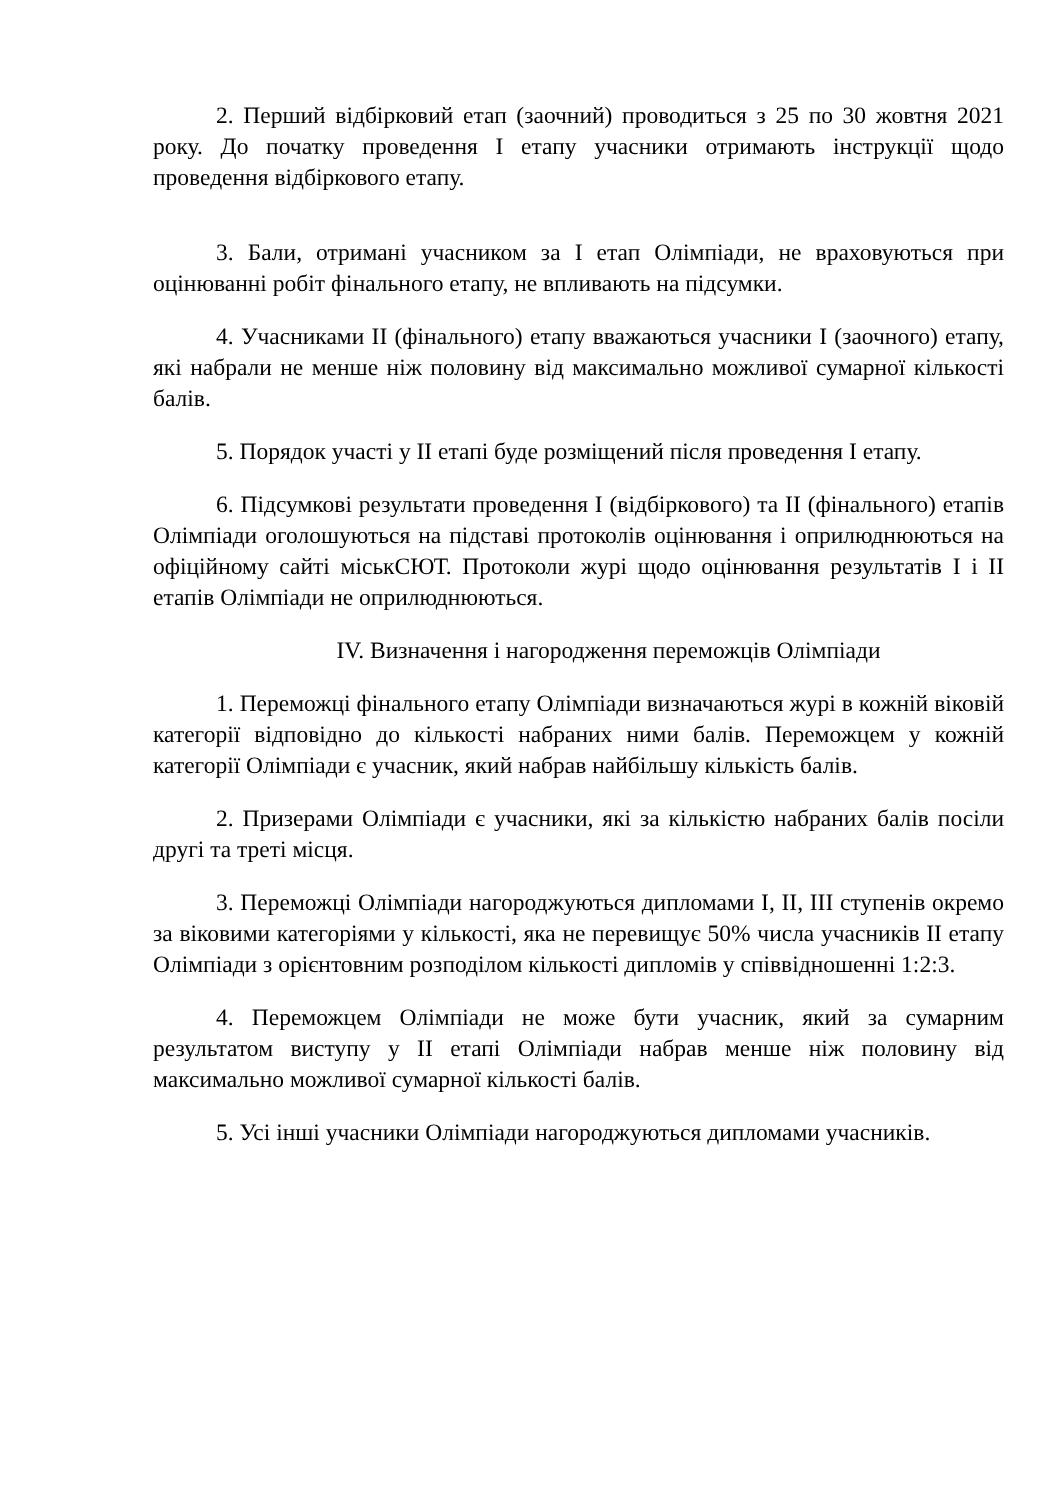2. Перший відбірковий етап (заочний) проводиться з 25 по 30 жовтня 2021 року. До початку проведення I етапу учасники отримають інструкції щодо проведення відбіркового етапу.
3. Бали, отримані учасником за I етап Олімпіади, не враховуються при оцінюванні робіт фінального етапу, не впливають на підсумки.
4. Учасниками II (фінального) етапу вважаються учасники I (заочного) етапу, які набрали не менше ніж половину від максимально можливої сумарної кількості балів.
5. Порядок участі у II етапі буде розміщений після проведення I етапу.
6. Підсумкові результати проведення I (відбіркового) та II (фінального) етапів Олімпіади оголошуються на підставі протоколів оцінювання і оприлюднюються на офіційному сайті міськСЮТ. Протоколи журі щодо оцінювання результатів I і II етапів Олімпіади не оприлюднюються.
IV. Визначення і нагородження переможців Олімпіади
1. Переможці фінального етапу Олімпіади визначаються журі в кожній віковій категорії відповідно до кількості набраних ними балів. Переможцем у кожній категорії Олімпіади є учасник, який набрав найбільшу кількість балів.
2. Призерами Олімпіади є учасники, які за кількістю набраних балів посіли другі та треті місця.
3. Переможці Олімпіади нагороджуються дипломами I, II, III ступенів окремо за віковими категоріями у кількості, яка не перевищує 50% числа учасників II етапу Олімпіади з орієнтовним розподілом кількості дипломів у співвідношенні 1:2:3.
4. Переможцем Олімпіади не може бути учасник, який за сумарним результатом виступу у II етапі Олімпіади набрав менше ніж половину від максимально можливої сумарної кількості балів.
5. Усі інші учасники Олімпіади нагороджуються дипломами учасників.